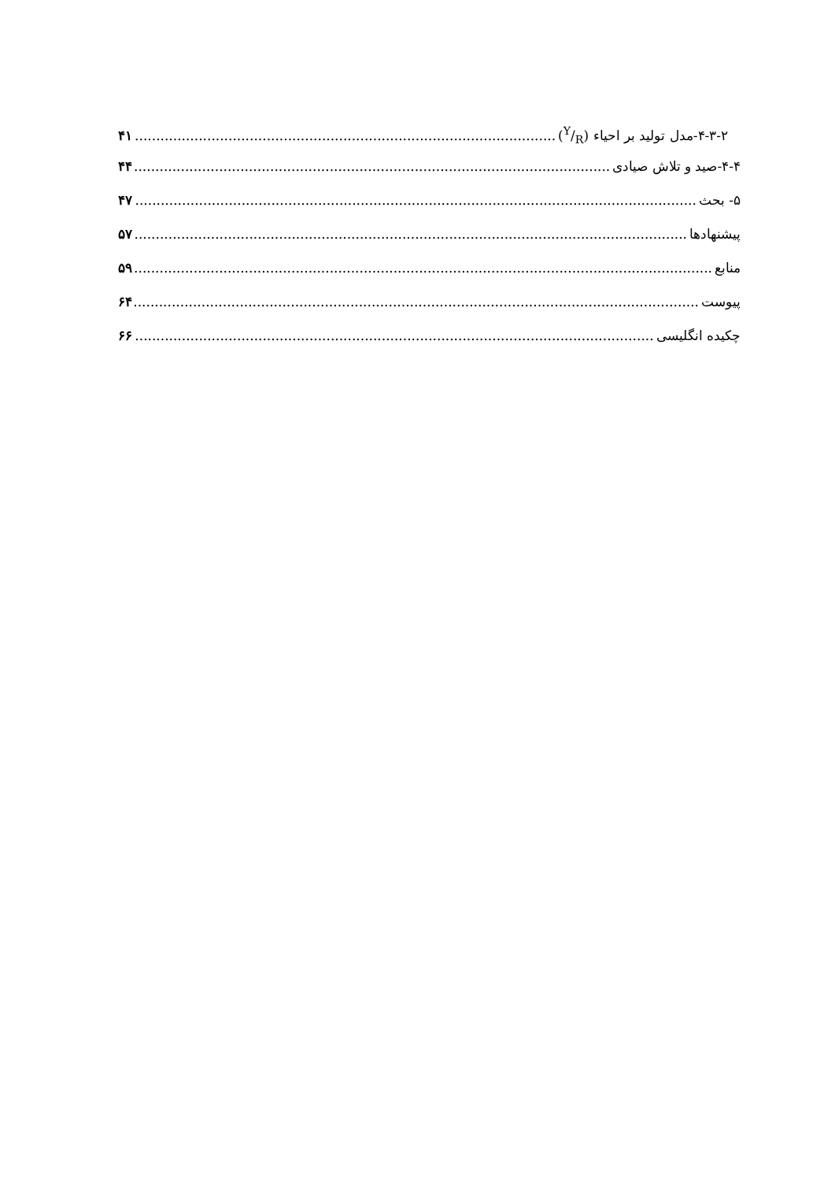۴-۳-۲-مدل تولید بر احیاء (Y/R) ۴۱
۴-۴-صید و تلاش صیادی ۴۴
۵- بحث ۴۷
پیشنهادها ۵۷
منابع ۵۹
پیوست ۶۴
چکیده انگلیسی ۶۶